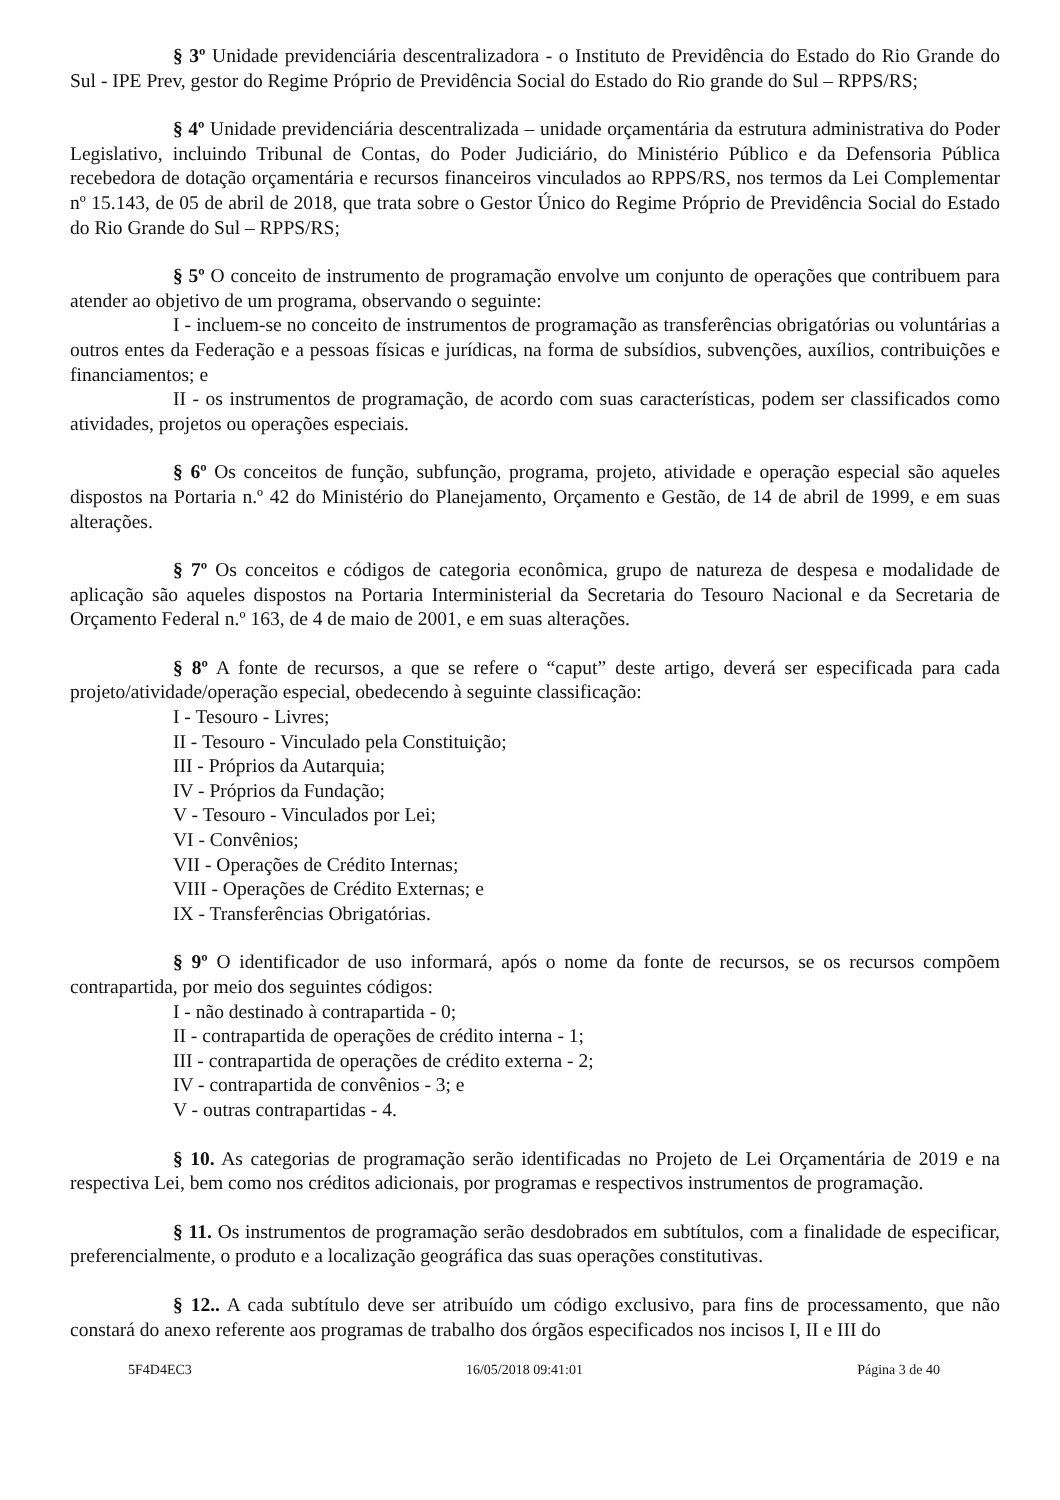§ 3º Unidade previdenciária descentralizadora - o Instituto de Previdência do Estado do Rio Grande do Sul - IPE Prev, gestor do Regime Próprio de Previdência Social do Estado do Rio grande do Sul – RPPS/RS;
§ 4º Unidade previdenciária descentralizada – unidade orçamentária da estrutura administrativa do Poder Legislativo, incluindo Tribunal de Contas, do Poder Judiciário, do Ministério Público e da Defensoria Pública recebedora de dotação orçamentária e recursos financeiros vinculados ao RPPS/RS, nos termos da Lei Complementar nº 15.143, de 05 de abril de 2018, que trata sobre o Gestor Único do Regime Próprio de Previdência Social do Estado do Rio Grande do Sul – RPPS/RS;
§ 5º O conceito de instrumento de programação envolve um conjunto de operações que contribuem para atender ao objetivo de um programa, observando o seguinte:
I - incluem-se no conceito de instrumentos de programação as transferências obrigatórias ou voluntárias a outros entes da Federação e a pessoas físicas e jurídicas, na forma de subsídios, subvenções, auxílios, contribuições e financiamentos; e
II - os instrumentos de programação, de acordo com suas características, podem ser classificados como atividades, projetos ou operações especiais.
§ 6º Os conceitos de função, subfunção, programa, projeto, atividade e operação especial são aqueles dispostos na Portaria n.º 42 do Ministério do Planejamento, Orçamento e Gestão, de 14 de abril de 1999, e em suas alterações.
§ 7º Os conceitos e códigos de categoria econômica, grupo de natureza de despesa e modalidade de aplicação são aqueles dispostos na Portaria Interministerial da Secretaria do Tesouro Nacional e da Secretaria de Orçamento Federal n.º 163, de 4 de maio de 2001, e em suas alterações.
§ 8º A fonte de recursos, a que se refere o “caput” deste artigo, deverá ser especificada para cada projeto/atividade/operação especial, obedecendo à seguinte classificação:
I - Tesouro - Livres;
II - Tesouro - Vinculado pela Constituição;
III - Próprios da Autarquia;
IV - Próprios da Fundação;
V - Tesouro - Vinculados por Lei;
VI - Convênios;
VII - Operações de Crédito Internas;
VIII - Operações de Crédito Externas; e
IX - Transferências Obrigatórias.
§ 9º O identificador de uso informará, após o nome da fonte de recursos, se os recursos compõem contrapartida, por meio dos seguintes códigos:
I - não destinado à contrapartida - 0;
II - contrapartida de operações de crédito interna - 1;
III - contrapartida de operações de crédito externa - 2;
IV - contrapartida de convênios - 3; e
V - outras contrapartidas - 4.
§ 10. As categorias de programação serão identificadas no Projeto de Lei Orçamentária de 2019 e na respectiva Lei, bem como nos créditos adicionais, por programas e respectivos instrumentos de programação.
§ 11. Os instrumentos de programação serão desdobrados em subtítulos, com a finalidade de especificar, preferencialmente, o produto e a localização geográfica das suas operações constitutivas.
§ 12.. A cada subtítulo deve ser atribuído um código exclusivo, para fins de processamento, que não constará do anexo referente aos programas de trabalho dos órgãos especificados nos incisos I, II e III do
5F4D4EC3 16/05/2018 09:41:01 Página 3 de 40